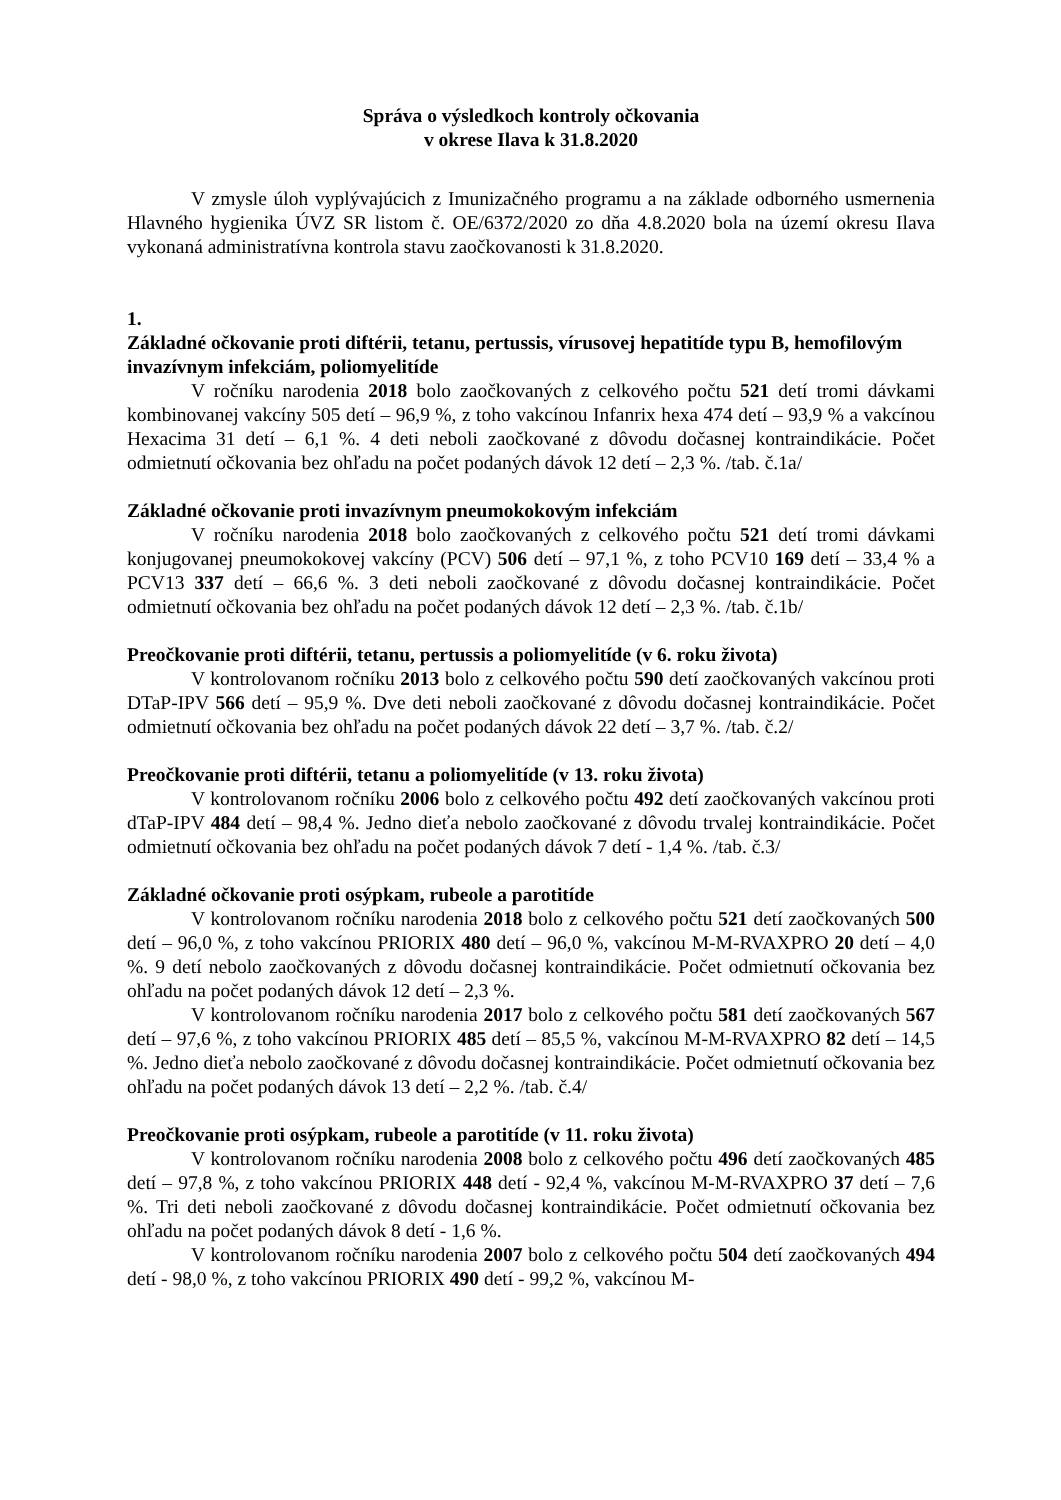Správa o výsledkoch kontroly očkovania
v okrese Ilava k 31.8.2020
V zmysle úloh vyplývajúcich z Imunizačného programu a na základe odborného usmernenia Hlavného hygienika ÚVZ SR listom č. OE/6372/2020 zo dňa 4.8.2020 bola na území okresu Ilava vykonaná administratívna kontrola stavu zaočkovanosti k 31.8.2020.
1.
Základné očkovanie proti diftérii, tetanu, pertussis, vírusovej hepatitíde typu B, hemofilovým invazívnym infekciám, poliomyelitíde
V ročníku narodenia 2018 bolo zaočkovaných z celkového počtu 521 detí tromi dávkami kombinovanej vakcíny 505 detí – 96,9 %, z toho vakcínou Infanrix hexa 474 detí – 93,9 % a vakcínou Hexacima 31 detí – 6,1 %. 4 deti neboli zaočkované z dôvodu dočasnej kontraindikácie. Počet odmietnutí očkovania bez ohľadu na počet podaných dávok 12 detí – 2,3 %. /tab. č.1a/
Základné očkovanie proti invazívnym pneumokokovým infekciám
V ročníku narodenia 2018 bolo zaočkovaných z celkového počtu 521 detí tromi dávkami konjugovanej pneumokokovej vakcíny (PCV) 506 detí – 97,1 %, z toho PCV10 169 detí – 33,4 % a PCV13 337 detí – 66,6 %. 3 deti neboli zaočkované z dôvodu dočasnej kontraindikácie. Počet odmietnutí očkovania bez ohľadu na počet podaných dávok 12 detí – 2,3 %. /tab. č.1b/
Preočkovanie proti diftérii, tetanu, pertussis a poliomyelitíde (v 6. roku života)
V kontrolovanom ročníku 2013 bolo z celkového počtu 590 detí zaočkovaných vakcínou proti DTaP-IPV 566 detí – 95,9 %. Dve deti neboli zaočkované z dôvodu dočasnej kontraindikácie. Počet odmietnutí očkovania bez ohľadu na počet podaných dávok 22 detí – 3,7 %. /tab. č.2/
Preočkovanie proti diftérii, tetanu a poliomyelitíde (v 13. roku života)
V kontrolovanom ročníku 2006 bolo z celkového počtu 492 detí zaočkovaných vakcínou proti dTaP-IPV 484 detí – 98,4 %. Jedno dieťa nebolo zaočkované z dôvodu trvalej kontraindikácie. Počet odmietnutí očkovania bez ohľadu na počet podaných dávok 7 detí - 1,4 %. /tab. č.3/
Základné očkovanie proti osýpkam, rubeole a parotitíde
V kontrolovanom ročníku narodenia 2018 bolo z celkového počtu 521 detí zaočkovaných 500 detí – 96,0 %, z toho vakcínou PRIORIX 480 detí – 96,0 %, vakcínou M-M-RVAXPRO 20 detí – 4,0 %. 9 detí nebolo zaočkovaných z dôvodu dočasnej kontraindikácie. Počet odmietnutí očkovania bez ohľadu na počet podaných dávok 12 detí – 2,3 %.
V kontrolovanom ročníku narodenia 2017 bolo z celkového počtu 581 detí zaočkovaných 567 detí – 97,6 %, z toho vakcínou PRIORIX 485 detí – 85,5 %, vakcínou M-M-RVAXPRO 82 detí – 14,5 %. Jedno dieťa nebolo zaočkované z dôvodu dočasnej kontraindikácie. Počet odmietnutí očkovania bez ohľadu na počet podaných dávok 13 detí – 2,2 %. /tab. č.4/
Preočkovanie proti osýpkam, rubeole a parotitíde (v 11. roku života)
V kontrolovanom ročníku narodenia 2008 bolo z celkového počtu 496 detí zaočkovaných 485 detí – 97,8 %, z toho vakcínou PRIORIX 448 detí - 92,4 %, vakcínou M-M-RVAXPRO 37 detí – 7,6 %. Tri deti neboli zaočkované z dôvodu dočasnej kontraindikácie. Počet odmietnutí očkovania bez ohľadu na počet podaných dávok 8 detí - 1,6 %.
V kontrolovanom ročníku narodenia 2007 bolo z celkového počtu 504 detí zaočkovaných 494 detí - 98,0 %, z toho vakcínou PRIORIX 490 detí - 99,2 %, vakcínou M-